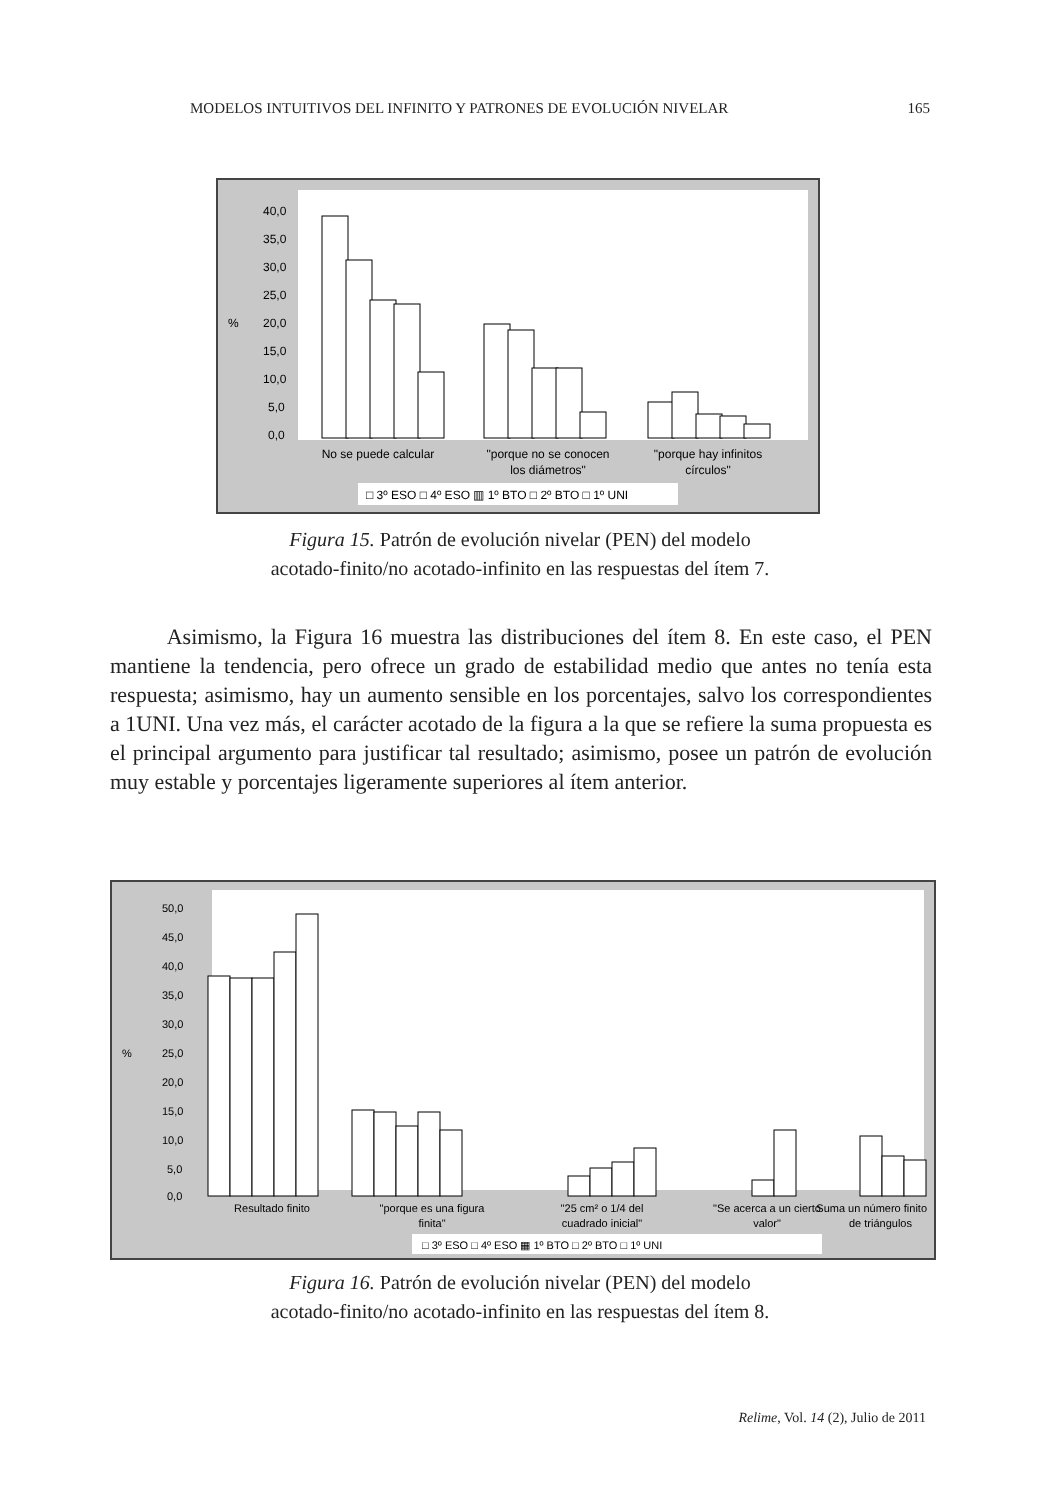MODELOS INTUITIVOS DEL INFINITO Y PATRONES DE EVOLUCIÓN NIVELAR 165
40,0
35,0
30,0
25,0
%
20,0
15,0
10,0
5,0
0,0
No se puede calcular
"porque no se conocen
los diámetros"
"porque hay infinitos
círculos"
□ 3º ESO □ 4º ESO ▥ 1º BTO □ 2º BTO □ 1º UNI
Figura 15. Patrón de evolución nivelar (PEN) del modelo
acotado-finito/no acotado-infinito en las respuestas del ítem 7.
Asimismo, la Figura 16 muestra las distribuciones del ítem 8. En este caso, el PEN mantiene la tendencia, pero ofrece un grado de estabilidad medio que antes no tenía esta respuesta; asimismo, hay un aumento sensible en los porcentajes, salvo los correspondientes a 1UNI. Una vez más, el carácter acotado de la figura a la que se refiere la suma propuesta es el principal argumento para justificar tal resultado; asimismo, posee un patrón de evolución muy estable y porcentajes ligeramente superiores al ítem anterior.
50,0
45,0
40,0
35,0
30,0
%
25,0
20,0
15,0
10,0
5,0
0,0
Resultado finito
"porque es una figura
finita"
"25 cm² o 1/4 del
cuadrado inicial"
"Se acerca a un cierto
valor"
Suma un número finito
de triángulos
□ 3º ESO □ 4º ESO ▦ 1º BTO □ 2º BTO □ 1º UNI
Figura 16. Patrón de evolución nivelar (PEN) del modelo
acotado-finito/no acotado-infinito en las respuestas del ítem 8.
Relime, Vol. 14 (2), Julio de 2011